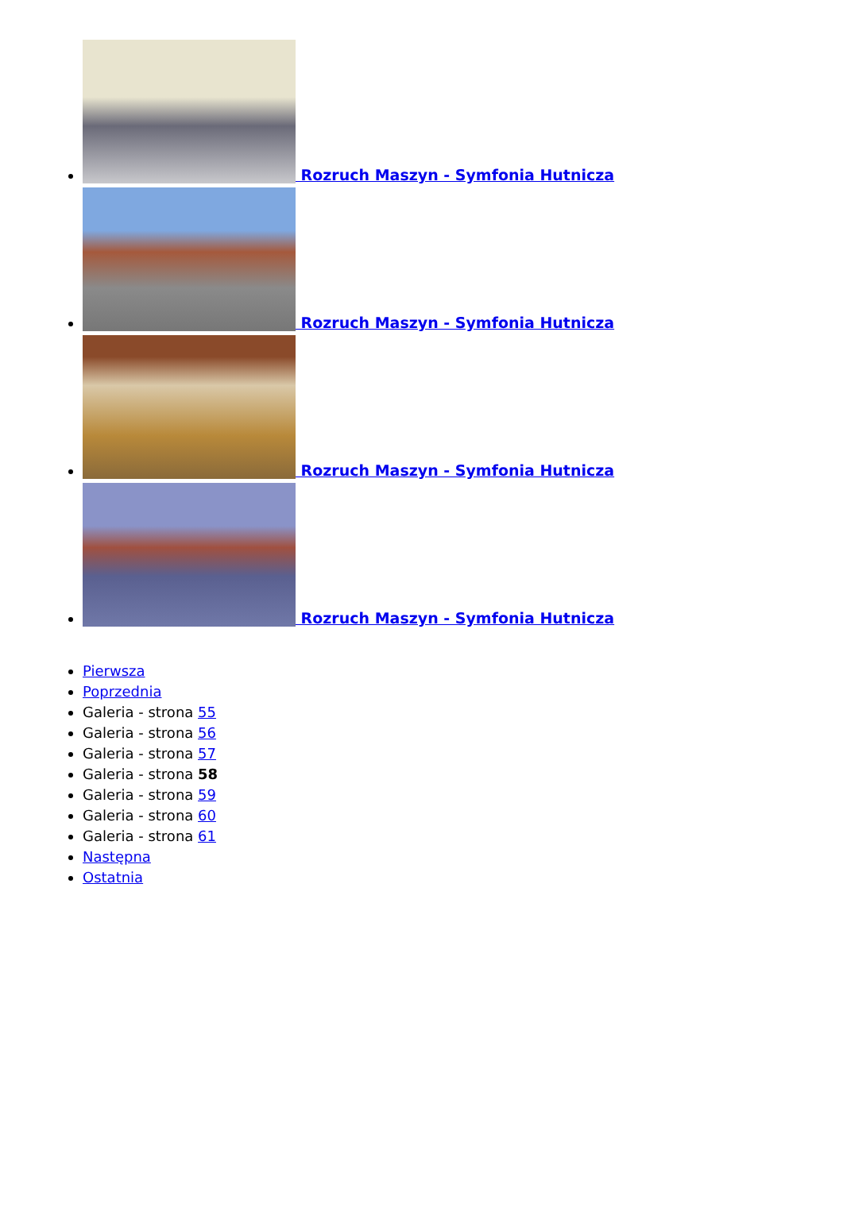Rozruch Maszyn - Symfonia Hutnicza
Rozruch Maszyn - Symfonia Hutnicza
Rozruch Maszyn - Symfonia Hutnicza
Rozruch Maszyn - Symfonia Hutnicza
Pierwsza
Poprzednia
Galeria - strona 55
Galeria - strona 56
Galeria - strona 57
Galeria - strona 58
Galeria - strona 59
Galeria - strona 60
Galeria - strona 61
Następna
Ostatnia